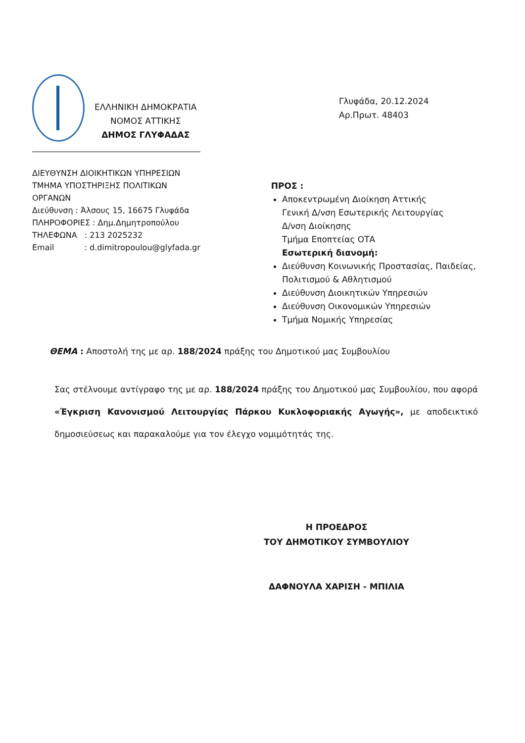ΕΛΛΗΝΙΚΗ ΔΗΜΟΚΡΑΤΙΑ
ΝΟΜΟΣ ΑΤΤΙΚΗΣ
ΔΗΜΟΣ ΓΛΥΦΑΔΑΣ
ΔΙΕΥΘΥΝΣΗ ΔΙΟΙΚΗΤΙΚΩΝ ΥΠΗΡΕΣΙΩΝ
ΤΜΗΜΑ ΥΠΟΣΤΗΡΙΞΗΣ ΠΟΛΙΤΙΚΩΝ
ΟΡΓΑΝΩΝ
Διεύθυνση : Άλσους 15, 16675 Γλυφάδα
ΠΛΗΡΟΦΟΡΙΕΣ : Δημ.Δημητροπούλου
ΤΗΛΕΦΩΝΑ : 213 2025232
Email : d.dimitropoulou@glyfada.gr
Γλυφάδα, 20.12.2024
Αρ.Πρωτ. 48403
ΠΡΟΣ :
Αποκεντρωμένη Διοίκηση Αττικής
Γενική Δ/νση Εσωτερικής Λειτουργίας
Δ/νση Διοίκησης
Τμήμα Εποπτείας ΟΤΑ
Εσωτερική διανομή:
Διεύθυνση Κοινωνικής Προστασίας, Παιδείας, Πολιτισμού & Αθλητισμού
Διεύθυνση Διοικητικών Υπηρεσιών
Διεύθυνση Οικονομικών Υπηρεσιών
Τμήμα Νομικής Υπηρεσίας
ΘΕΜΑ : Αποστολή της με αρ. 188/2024 πράξης του Δημοτικού μας Συμβουλίου
Σας στέλνουμε αντίγραφο της με αρ. 188/2024 πράξης του Δημοτικού μας Συμβουλίου, που αφορά «Έγκριση Κανονισμού Λειτουργίας Πάρκου Κυκλοφοριακής Αγωγής», με αποδεικτικό δημοσιεύσεως και παρακαλούμε για τον έλεγχο νομιμότητάς της.
Η ΠΡΟΕΔΡΟΣ
ΤΟΥ ΔΗΜΟΤΙΚΟΥ ΣΥΜΒΟΥΛΙΟΥ
ΔΑΦΝΟΥΛΑ ΧΑΡΙΣΗ - ΜΠΙΛΙΑ